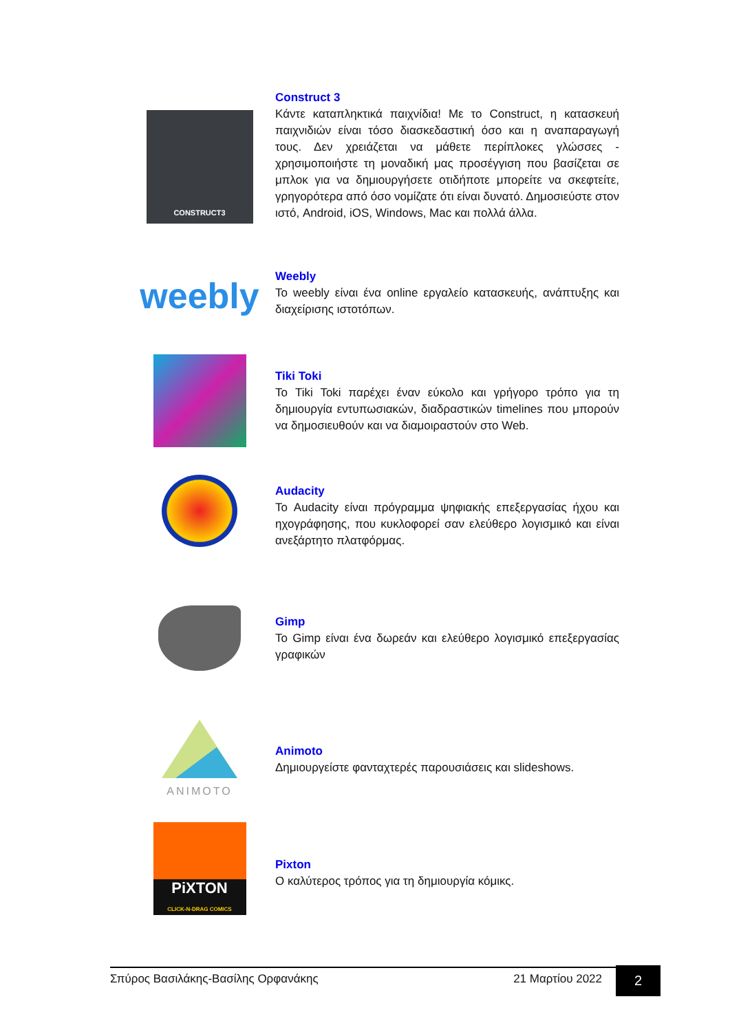CONSTRUCT3
Construct 3
Κάντε καταπληκτικά παιχνίδια! Με το Construct, η κατασκευή παιχνιδιών είναι τόσο διασκεδαστική όσο και η αναπαραγωγή τους. Δεν χρειάζεται να μάθετε περίπλοκες γλώσσες - χρησιμοποιήστε τη μοναδική μας προσέγγιση που βασίζεται σε μπλοκ για να δημιουργήσετε οτιδήποτε μπορείτε να σκεφτείτε, γρηγορότερα από όσο νομίζατε ότι είναι δυνατό. Δημοσιεύστε στον ιστό, Android, iOS, Windows, Mac και πολλά άλλα.
weebly
Weebly
Το weebly είναι ένα online εργαλείο κατασκευής, ανάπτυξης και διαχείρισης ιστοτόπων.
Tiki Toki
Το Tiki Toki παρέχει έναν εύκολο και γρήγορο τρόπο για τη δημιουργία εντυπωσιακών, διαδραστικών timelines που μπορούν να δημοσιευθούν και να διαμοιραστούν στο Web.
Audacity
Το Audacity είναι πρόγραμμα ψηφιακής επεξεργασίας ήχου και ηχογράφησης, που κυκλοφορεί σαν ελεύθερο λογισμικό και είναι ανεξάρτητο πλατφόρμας.
Gimp
Το Gimp είναι ένα δωρεάν και ελεύθερο λογισμικό επεξεργασίας γραφικών
ANIMOTO
Animoto
Δημιουργείστε φανταχτερές παρουσιάσεις και slideshows.
PiXTON
CLICK-N-DRAG COMICS
Pixton
Ο καλύτερος τρόπος για τη δημιουργία κόμικς.
Σπύρος Βασιλάκης-Βασίλης Ορφανάκης 21 Μαρτίου 2022 2